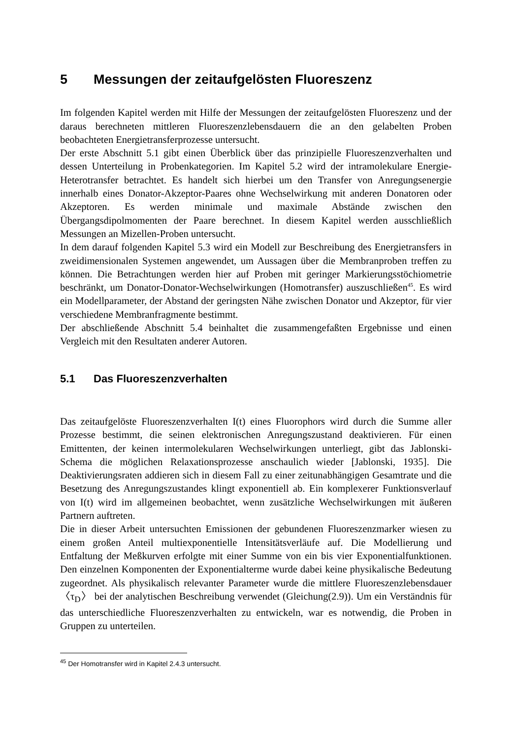5 Messungen der zeitaufgelösten Fluoreszenz
Im folgenden Kapitel werden mit Hilfe der Messungen der zeitaufgelösten Fluoreszenz und der daraus berechneten mittleren Fluoreszenzlebensdauern die an den gelabelten Proben beobachteten Energietransferprozesse untersucht.
Der erste Abschnitt 5.1 gibt einen Überblick über das prinzipielle Fluoreszenzverhalten und dessen Unterteilung in Probenkategorien. Im Kapitel 5.2 wird der intramolekulare Energie-Heterotransfer betrachtet. Es handelt sich hierbei um den Transfer von Anregungsenergie innerhalb eines Donator-Akzeptor-Paares ohne Wechselwirkung mit anderen Donatoren oder Akzeptoren. Es werden minimale und maximale Abstände zwischen den Übergangsdipolmomenten der Paare berechnet. In diesem Kapitel werden ausschließlich Messungen an Mizellen-Proben untersucht.
In dem darauf folgenden Kapitel 5.3 wird ein Modell zur Beschreibung des Energietransfers in zweidimensionalen Systemen angewendet, um Aussagen über die Membranproben treffen zu können. Die Betrachtungen werden hier auf Proben mit geringer Markierungsstöchiometrie beschränkt, um Donator-Donator-Wechselwirkungen (Homotransfer) auszuschließen<sup>45</sup>. Es wird ein Modellparameter, der Abstand der geringsten Nähe zwischen Donator und Akzeptor, für vier verschiedene Membranfragmente bestimmt.
Der abschließende Abschnitt 5.4 beinhaltet die zusammengefaßten Ergebnisse und einen Vergleich mit den Resultaten anderer Autoren.
5.1 Das Fluoreszenzverhalten
Das zeitaufgelöste Fluoreszenzverhalten I(t) eines Fluorophors wird durch die Summe aller Prozesse bestimmt, die seinen elektronischen Anregungszustand deaktivieren. Für einen Emittenten, der keinen intermolekularen Wechselwirkungen unterliegt, gibt das Jablonski-Schema die möglichen Relaxationsprozesse anschaulich wieder [Jablonski, 1935]. Die Deaktivierungsraten addieren sich in diesem Fall zu einer zeitunabhängigen Gesamtrate und die Besetzung des Anregungszustandes klingt exponentiell ab. Ein komplexerer Funktionsverlauf von I(t) wird im allgemeinen beobachtet, wenn zusätzliche Wechselwirkungen mit äußeren Partnern auftreten.
Die in dieser Arbeit untersuchten Emissionen der gebundenen Fluoreszenzmarker wiesen zu einem großen Anteil multiexponentielle Intensitätsverläufe auf. Die Modellierung und Entfaltung der Meßkurven erfolgte mit einer Summe von ein bis vier Exponentialfunktionen. Den einzelnen Komponenten der Exponentialterme wurde dabei keine physikalische Bedeutung zugeordnet. Als physikalisch relevanter Parameter wurde die mittlere Fluoreszenzlebensdauer 〈τ<sub>D</sub>〉 bei der analytischen Beschreibung verwendet (Gleichung(2.9)). Um ein Verständnis für das unterschiedliche Fluoreszenzverhalten zu entwickeln, war es notwendig, die Proben in Gruppen zu unterteilen.
<sup>45</sup> Der Homotransfer wird in Kapitel 2.4.3 untersucht.